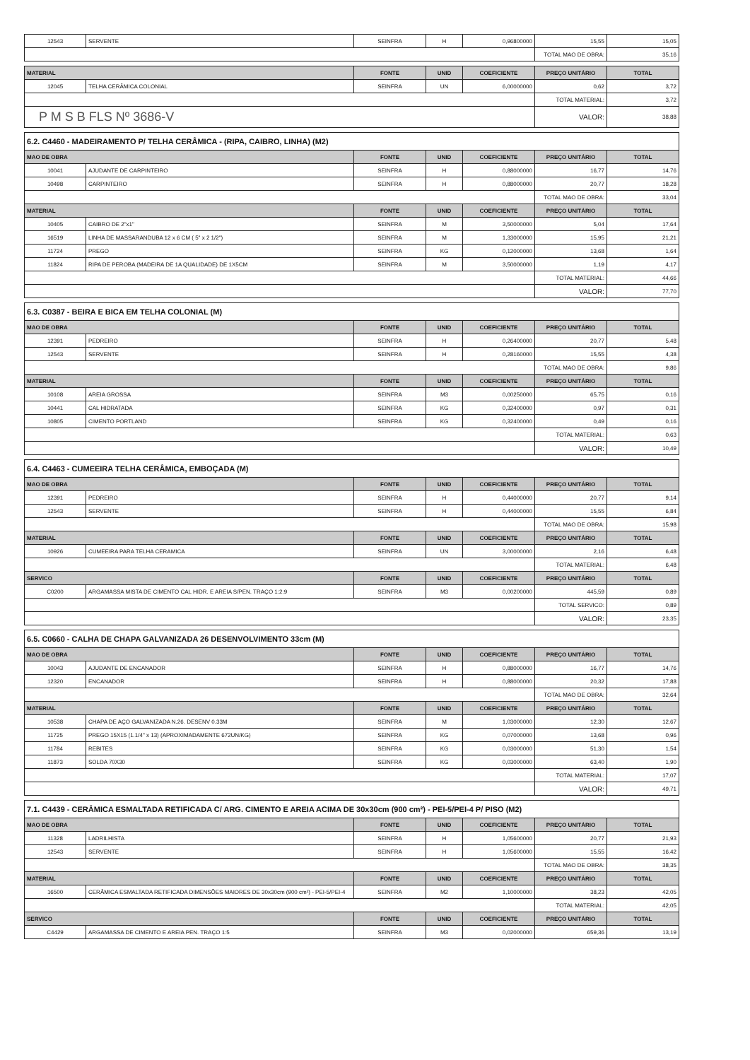| 12543 | SERVENTE | SEINFRA | H | 0,96800000 | 15,55 | 15,05 |
| | | | | | TOTAL MAO DE OBRA: | 35,16 |
| MATERIAL | | FONTE | UNID | COEFICIENTE | PREÇO UNITÁRIO | TOTAL |
| --- | --- | --- | --- | --- | --- | --- |
| 12045 | TELHA CERÂMICA COLONIAL | SEINFRA | UN | 6,00000000 | 0,62 | 3,72 |
| | | | | | TOTAL MATERIAL: | 3,72 |
| P M S B FLS Nº 3686-V | | | | | VALOR: | 38,88 |
| 6.2. C4460 - MADEIRAMENTO P/ TELHA CERÂMICA - (RIPA, CAIBRO, LINHA) (M2) | | | | | | |
| MAO DE OBRA | | FONTE | UNID | COEFICIENTE | PREÇO UNITÁRIO | TOTAL |
| 10041 | AJUDANTE DE CARPINTEIRO | SEINFRA | H | 0,88000000 | 16,77 | 14,76 |
| 10498 | CARPINTEIRO | SEINFRA | H | 0,88000000 | 20,77 | 18,28 |
| | | | | | TOTAL MAO DE OBRA: | 33,04 |
| MATERIAL | | FONTE | UNID | COEFICIENTE | PREÇO UNITÁRIO | TOTAL |
| 10405 | CAIBRO DE 2"x1" | SEINFRA | M | 3,50000000 | 5,04 | 17,64 |
| 16519 | LINHA DE MASSARANDUBA 12 x 6 CM ( 5" x 2 1/2") | SEINFRA | M | 1,33000000 | 15,95 | 21,21 |
| 11724 | PREGO | SEINFRA | KG | 0,12000000 | 13,68 | 1,64 |
| 11824 | RIPA DE PEROBA (MADEIRA DE 1A QUALIDADE) DE 1X5CM | SEINFRA | M | 3,50000000 | 1,19 | 4,17 |
| | | | | | TOTAL MATERIAL: | 44,66 |
| | | | | | VALOR: | 77,70 |
| 6.3. C0387 - BEIRA E BICA EM TELHA COLONIAL (M) | | | | | | |
| MAO DE OBRA | | FONTE | UNID | COEFICIENTE | PREÇO UNITÁRIO | TOTAL |
| 12391 | PEDREIRO | SEINFRA | H | 0,26400000 | 20,77 | 5,48 |
| 12543 | SERVENTE | SEINFRA | H | 0,28160000 | 15,55 | 4,38 |
| | | | | | TOTAL MAO DE OBRA: | 9,86 |
| MATERIAL | | FONTE | UNID | COEFICIENTE | PREÇO UNITÁRIO | TOTAL |
| 10108 | AREIA GROSSA | SEINFRA | M3 | 0,00250000 | 65,75 | 0,16 |
| 10441 | CAL HIDRATADA | SEINFRA | KG | 0,32400000 | 0,97 | 0,31 |
| 10805 | CIMENTO PORTLAND | SEINFRA | KG | 0,32400000 | 0,49 | 0,16 |
| | | | | | TOTAL MATERIAL: | 0,63 |
| | | | | | VALOR: | 10,49 |
| 6.4. C4463 - CUMEEIRA TELHA CERÂMICA, EMBOÇADA (M) | | | | | | |
| MAO DE OBRA | | FONTE | UNID | COEFICIENTE | PREÇO UNITÁRIO | TOTAL |
| 12391 | PEDREIRO | SEINFRA | H | 0,44000000 | 20,77 | 9,14 |
| 12543 | SERVENTE | SEINFRA | H | 0,44000000 | 15,55 | 6,84 |
| | | | | | TOTAL MAO DE OBRA: | 15,98 |
| MATERIAL | | FONTE | UNID | COEFICIENTE | PREÇO UNITÁRIO | TOTAL |
| 10926 | CUMEEIRA PARA TELHA CERAMICA | SEINFRA | UN | 3,00000000 | 2,16 | 6,48 |
| | | | | | TOTAL MATERIAL: | 6,48 |
| SERVICO | | FONTE | UNID | COEFICIENTE | PREÇO UNITÁRIO | TOTAL |
| C0200 | ARGAMASSA MISTA DE CIMENTO CAL HIDR. E AREIA S/PEN. TRAÇO 1:2:9 | SEINFRA | M3 | 0,00200000 | 445,59 | 0,89 |
| | | | | | TOTAL SERVICO: | 0,89 |
| | | | | | VALOR: | 23,35 |
| 6.5. C0660 - CALHA DE CHAPA GALVANIZADA 26 DESENVOLVIMENTO 33cm (M) | | | | | | |
| MAO DE OBRA | | FONTE | UNID | COEFICIENTE | PREÇO UNITÁRIO | TOTAL |
| 10043 | AJUDANTE DE ENCANADOR | SEINFRA | H | 0,88000000 | 16,77 | 14,76 |
| 12320 | ENCANADOR | SEINFRA | H | 0,88000000 | 20,32 | 17,88 |
| | | | | | TOTAL MAO DE OBRA: | 32,64 |
| MATERIAL | | FONTE | UNID | COEFICIENTE | PREÇO UNITÁRIO | TOTAL |
| 10538 | CHAPA DE AÇO GALVANIZADA N.26. DESENV 0.33M | SEINFRA | M | 1,03000000 | 12,30 | 12,67 |
| 11725 | PREGO 15X15 (1.1/4" x 13) (APROXIMADAMENTE 672UN/KG) | SEINFRA | KG | 0,07000000 | 13,68 | 0,96 |
| 11784 | REBITES | SEINFRA | KG | 0,03000000 | 51,30 | 1,54 |
| 11873 | SOLDA 70X30 | SEINFRA | KG | 0,03000000 | 63,40 | 1,90 |
| | | | | | TOTAL MATERIAL: | 17,07 |
| | | | | | VALOR: | 49,71 |
| 7.1. C4439 - CERÂMICA ESMALTADA RETIFICADA C/ ARG. CIMENTO E AREIA ACIMA DE 30x30cm (900 cm²) - PEI-5/PEI-4 P/ PISO (M2) | | | | | | |
| MAO DE OBRA | | FONTE | UNID | COEFICIENTE | PREÇO UNITÁRIO | TOTAL |
| 11328 | LADRILHISTA | SEINFRA | H | 1,05600000 | 20,77 | 21,93 |
| 12543 | SERVENTE | SEINFRA | H | 1,05600000 | 15,55 | 16,42 |
| | | | | | TOTAL MAO DE OBRA: | 38,35 |
| MATERIAL | | FONTE | UNID | COEFICIENTE | PREÇO UNITÁRIO | TOTAL |
| 16500 | CERÂMICA ESMALTADA RETIFICADA DIMENSÕES MAIORES DE 30x30cm (900 cm²) - PEI-5/PEI-4 | SEINFRA | M2 | 1,10000000 | 38,23 | 42,05 |
| | | | | | TOTAL MATERIAL: | 42,05 |
| SERVICO | | FONTE | UNID | COEFICIENTE | PREÇO UNITÁRIO | TOTAL |
| C4429 | ARGAMASSA DE CIMENTO E AREIA PEN. TRAÇO 1:5 | SEINFRA | M3 | 0,02000000 | 659,36 | 13,19 |